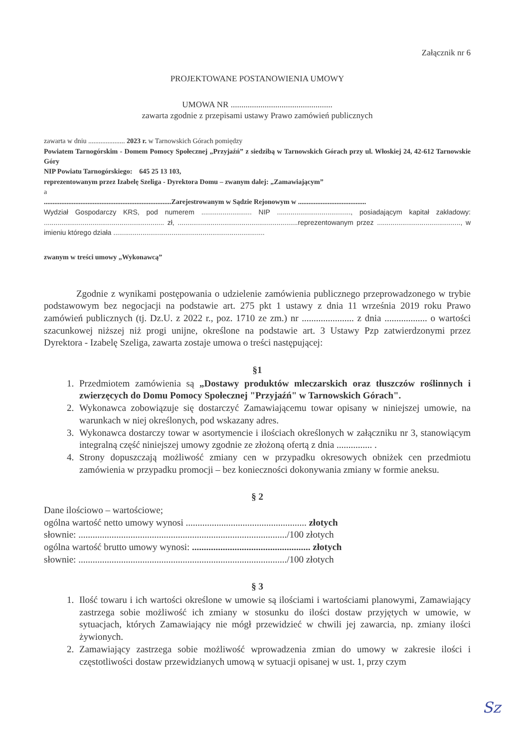Załącznik nr 6
PROJEKTOWANE POSTANOWIENIA UMOWY
UMOWA NR ................................................
zawarta zgodnie z przepisami ustawy Prawo zamówień publicznych
zawarta w dniu ..................... 2023 r. w Tarnowskich Górach pomiędzy
Powiatem Tarnogórskim - Domem Pomocy Społecznej „Przyjaźń” z siedzibą w Tarnowskich Górach przy ul. Włoskiej 24, 42-612 Tarnowskie Góry
NIP Powiatu Tarnogórskiego: 645 25 13 103,
reprezentowanym przez Izabelę Szeliga - Dyrektora Domu – zwanym dalej: „Zamawiającym”
a
.........................................................................Zarejestrowanym w Sądzie Rejonowym w .......................................
Wydział Gospodarczy KRS, pod numerem .......................... NIP ......................................, posiadającym kapitał zakładowy: .............................................................. zł, ..............................................................reprezentowanym przez ..........................................., w imieniu którego działa ..............................................................................
zwanym w treści umowy „Wykonawcą”
Zgodnie z wynikami postępowania o udzielenie zamówienia publicznego przeprowadzonego w trybie podstawowym bez negocjacji na podstawie art. 275 pkt 1 ustawy z dnia 11 września 2019 roku Prawo zamówień publicznych (tj. Dz.U. z 2022 r., poz. 1710 ze zm.) nr ...................... z dnia .................. o wartości szacunkowej niższej niż progi unijne, określone na podstawie art. 3 Ustawy Pzp zatwierdzonymi przez Dyrektora - Izabelę Szeliga, zawarta zostaje umowa o treści następującej:
§1
1. Przedmiotem zamówienia są „Dostawy produktów mleczarskich oraz tłuszczów roślinnych i zwierzęcych do Domu Pomocy Społecznej "Przyjaźń" w Tarnowskich Górach".
2. Wykonawca zobowiązuje się dostarczyć Zamawiającemu towar opisany w niniejszej umowie, na warunkach w niej określonych, pod wskazany adres.
3. Wykonawca dostarczy towar w asortymencie i ilościach określonych w załączniku nr 3, stanowiącym integralną część niniejszej umowy zgodnie ze złożoną ofertą z dnia ............... .
4. Strony dopuszczają możliwość zmiany cen w przypadku okresowych obniżek cen przedmiotu zamówienia w przypadku promocji – bez konieczności dokonywania zmiany w formie aneksu.
§ 2
Dane ilościowo – wartościowe;
ogólna wartość netto umowy wynosi ................................................... złotych
słownie: ......................................................................................../100 złotych
ogólna wartość brutto umowy wynosi: .................................................. złotych
słownie: ......................................................................................../100 złotych
§ 3
1. Ilość towaru i ich wartości określone w umowie są ilościami i wartościami planowymi, Zamawiający zastrzega sobie możliwość ich zmiany w stosunku do ilości dostaw przyjętych w umowie, w sytuacjach, których Zamawiający nie mógł przewidzieć w chwili jej zawarcia, np. zmiany ilości żywionych.
2. Zamawiający zastrzega sobie możliwość wprowadzenia zmian do umowy w zakresie ilości i częstotliwości dostaw przewidzianych umową w sytuacji opisanej w ust. 1, przy czym
Sz